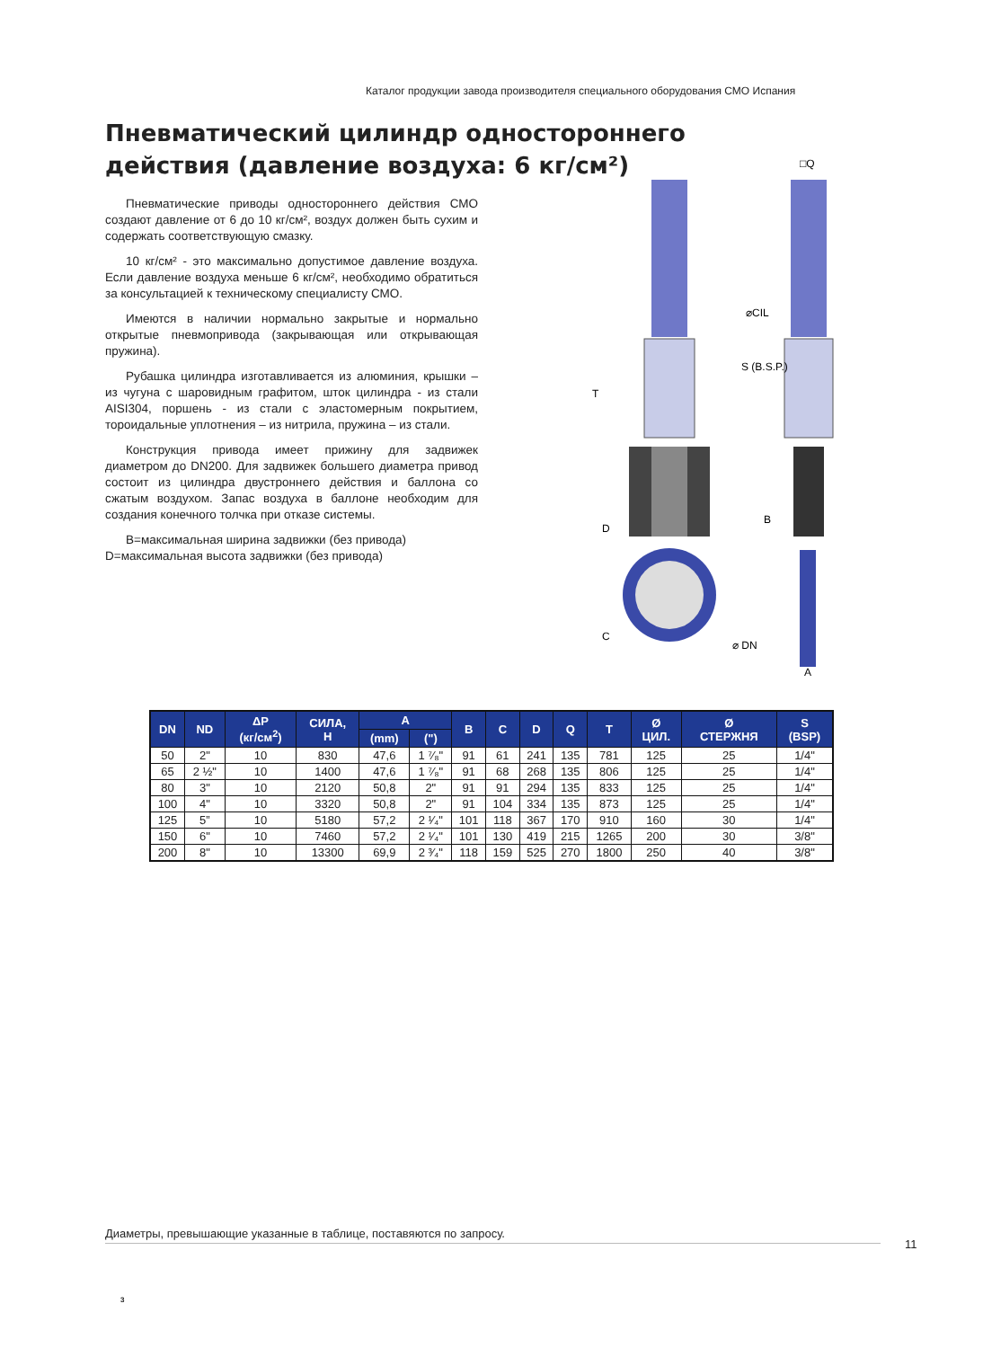Каталог продукции завода производителя специального оборудования СМО Испания
Пневматический цилиндр одностороннего действия (давление воздуха: 6 кг/см²)
Пневматические приводы одностороннего действия СМО создают давление от 6 до 10 кг/см², воздух должен быть сухим и содержать соответствующую смазку.
10 кг/см² - это максимально допустимое давление воздуха. Если давление воздуха меньше 6 кг/см², необходимо обратиться за консультацией к техническому специалисту СМО.
Имеются в наличии нормально закрытые и нормально открытые пневмопривода (закрывающая или открывающая пружина).
Рубашка цилиндра изготавливается из алюминия, крышки – из чугуна с шаровидным графитом, шток цилиндра - из стали AISI304, поршень - из стали с эластомерным покрытием, тороидальные уплотнения – из нитрила, пружина – из стали.
Конструкция привода имеет прижину для задвижек диаметром до DN200. Для задвижек большего диаметра привод состоит из цилиндра двустроннего действия и баллона со сжатым воздухом. Запас воздуха в баллоне необходим для создания конечного толчка при отказе системы.
B=максимальная ширина задвижки (без привода)
D=максимальная высота задвижки (без привода)
T
D
C
S (B.S.P.)
⌀CIL
⌀ DN
B
A
□Q
| DN | ND | ΔP (кг/см<sup>2</sup>) | СИЛА, Н | A | | B | C | D | Q | T | Ø ЦИЛ. | Ø СТЕРЖНЯ | S (BSP) |
| --- | --- | --- | --- | --- | --- | --- | --- | --- | --- | --- | --- | --- | --- |
| | | | | (mm) | (") | | | | | | | | |
| 50 | 2" | 10 | 830 | 47,6 | 1 ⁷⁄₈" | 91 | 61 | 241 | 135 | 781 | 125 | 25 | 1/4" |
| 65 | 2 ½" | 10 | 1400 | 47,6 | 1 ⁷⁄₈" | 91 | 68 | 268 | 135 | 806 | 125 | 25 | 1/4" |
| 80 | 3" | 10 | 2120 | 50,8 | 2" | 91 | 91 | 294 | 135 | 833 | 125 | 25 | 1/4" |
| 100 | 4" | 10 | 3320 | 50,8 | 2" | 91 | 104 | 334 | 135 | 873 | 125 | 25 | 1/4" |
| 125 | 5” | 10 | 5180 | 57,2 | 2 ¹⁄₄" | 101 | 118 | 367 | 170 | 910 | 160 | 30 | 1/4" |
| 150 | 6" | 10 | 7460 | 57,2 | 2 ¹⁄₄" | 101 | 130 | 419 | 215 | 1265 | 200 | 30 | 3/8" |
| 200 | 8" | 10 | 13300 | 69,9 | 2 ³⁄₄" | 118 | 159 | 525 | 270 | 1800 | 250 | 40 | 3/8" |
Диаметры, превышающие указанные в таблице, поставяются по запросу.
11
3